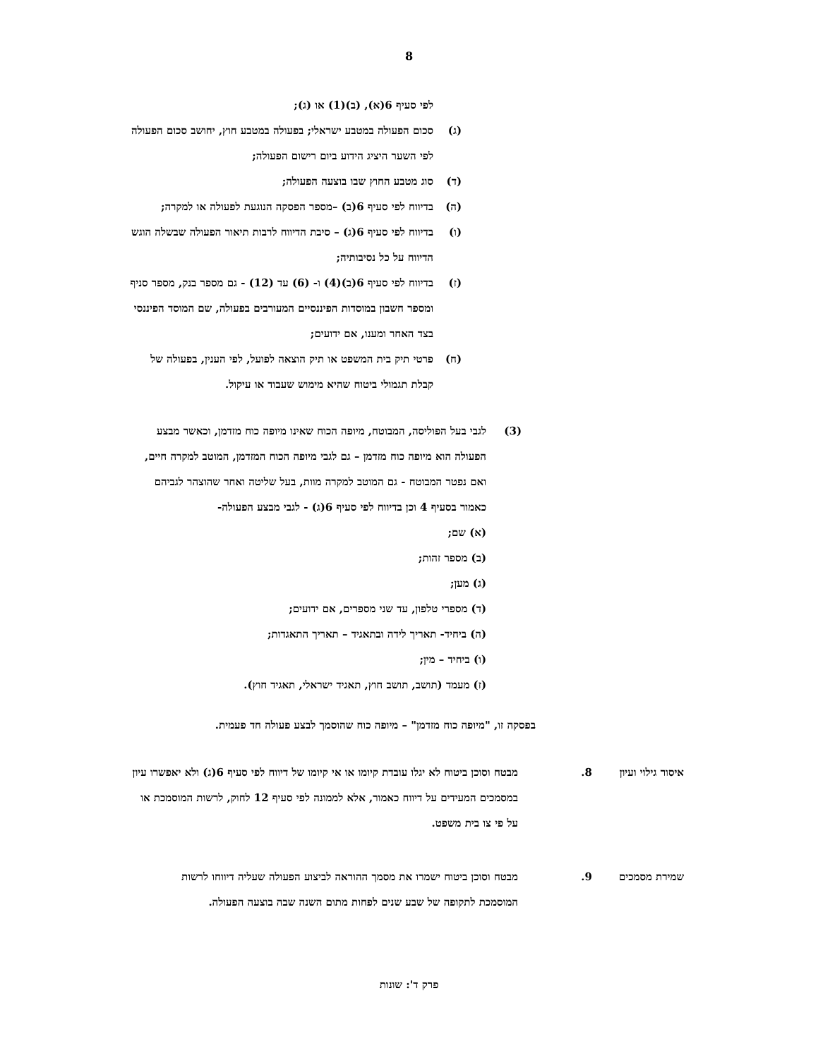8
לפי סעיף 6(א), (ב)(1) או (ג);
(ג) סכום הפעולה במטבע ישראלי; בפעולה במטבע חוץ, יחושב סכום הפעולה לפי השער היציג הידוע ביום רישום הפעולה;
(ד) סוג מטבע החוץ שבו בוצעה הפעולה;
(ה) בדיווח לפי סעיף 6(ב) –מספר הפסקה הנוגעת לפעולה או למקרה;
(ו) בדיווח לפי סעיף 6(ג) – סיבת הדיווח לרבות תיאור הפעולה שבשלה הוגש הדיווח על כל נסיבותיה;
(ז) בדיווח לפי סעיף 6(ב)(4) ו- (6) עד (12) - גם מספר בנק, מספר סניף ומספר חשבון במוסדות הפיננסיים המעורבים בפעולה, שם המוסד הפיננסי בצד האחר ומענו, אם ידועים;
(ח) פרטי תיק בית המשפט או תיק הוצאה לפועל, לפי הענין, בפעולה של קבלת תגמולי ביטוח שהיא מימוש שעבוד או עיקול.
(3) לגבי בעל הפוליסה, המבוטח, מיופה הכוח שאינו מיופה כוח מזדמן, וכאשר מבצע הפעולה הוא מיופה כוח מזדמן – גם לגבי מיופה הכוח המזדמן, המוטב למקרה חיים, ואם נפטר המבוטח - גם המוטב למקרה מוות, בעל שליטה ואחר שהוצהר לגביהם כאמור בסעיף 4 וכן בדיווח לפי סעיף 6(ג) - לגבי מבצע הפעולה-
(א) שם;
(ב) מספר זהות;
(ג) מען;
(ד) מספרי טלפון, עד שני מספרים, אם ידועים;
(ה) ביחיד- תאריך לידה ובתאגיד – תאריך התאגדות;
(ו) ביחיד – מין;
(ז) מעמד (תושב, תושב חוץ, תאגיד ישראלי, תאגיד חוץ).
בפסקה זו, "מיופה כוח מזדמן" – מיופה כוח שהוסמך לבצע פעולה חד פעמית.
איסור גילוי ועיון
8. מבטח וסוכן ביטוח לא יגלו עובדת קיומו או אי קיומו של דיווח לפי סעיף 6(ג) ולא יאפשרו עיון במסמכים המעידים על דיווח כאמור, אלא לממונה לפי סעיף 12 לחוק, לרשות המוסמכת או על פי צו בית משפט.
שמירת מסמכים 9. מבטח וסוכן ביטוח ישמרו את מסמך ההוראה לביצוע הפעולה שעליה דיווחו לרשות המוסמכת לתקופה של שבע שנים לפחות מתום השנה שבה בוצעה הפעולה.
פרק ד': שונות